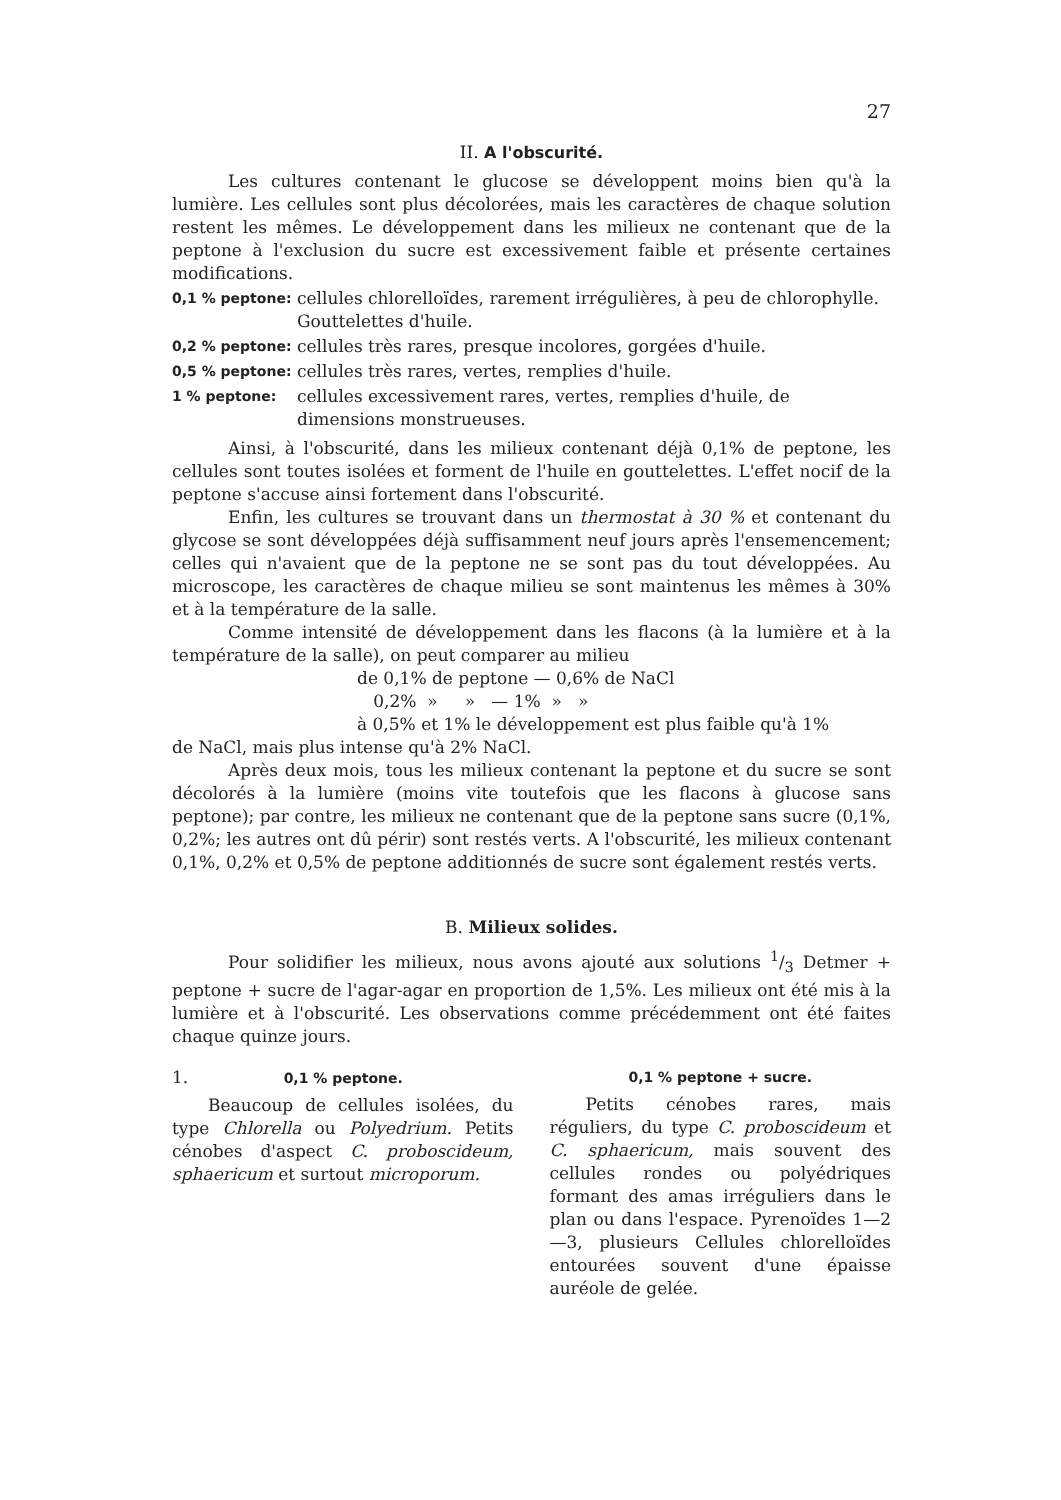27
II. A l'obscurité.
Les cultures contenant le glucose se développent moins bien qu'à la lumière. Les cellules sont plus décolorées, mais les caractères de chaque solution restent les mêmes. Le développement dans les milieux ne contenant que de la peptone à l'exclusion du sucre est excessivement faible et présente certaines modifications.
0,1 % peptone:
cellules chlorelloïdes, rarement irrégulières, à peu de chlorophylle. Gouttelettes d'huile.
0,2 % peptone:
cellules très rares, presque incolores, gorgées d'huile.
0,5 % peptone:
cellules très rares, vertes, remplies d'huile.
1 % peptone:
cellules excessivement rares, vertes, remplies d'huile, de dimensions monstrueuses.
Ainsi, à l'obscurité, dans les milieux contenant déjà 0,1% de peptone, les cellules sont toutes isolées et forment de l'huile en gouttelettes. L'effet nocif de la peptone s'accuse ainsi fortement dans l'obscurité.
Enfin, les cultures se trouvant dans un thermostat à 30 % et contenant du glycose se sont développées déjà suffisamment neuf jours après l'ensemencement; celles qui n'avaient que de la peptone ne se sont pas du tout développées. Au microscope, les caractères de chaque milieu se sont maintenus les mêmes à 30% et à la température de la salle.
Comme intensité de développement dans les flacons (à la lumière et à la température de la salle), on peut comparer au milieu
de 0,1% de peptone — 0,6% de NaCl
0,2% » » — 1% » »
à 0,5% et 1% le développement est plus faible qu'à 1%
de NaCl, mais plus intense qu'à 2% NaCl.
Après deux mois, tous les milieux contenant la peptone et du sucre se sont décolorés à la lumière (moins vite toutefois que les flacons à glucose sans peptone); par contre, les milieux ne contenant que de la peptone sans sucre (0,1%, 0,2%; les autres ont dû périr) sont restés verts. A l'obscurité, les milieux contenant 0,1%, 0,2% et 0,5% de peptone additionnés de sucre sont également restés verts.
B. Milieux solides.
Pour solidifier les milieux, nous avons ajouté aux solutions 1/3 Detmer + peptone + sucre de l'agar-agar en proportion de 1,5%. Les milieux ont été mis à la lumière et à l'obscurité. Les observations comme précédemment ont été faites chaque quinze jours.
1. 0,1 % peptone.
Beaucoup de cellules isolées, du type Chlorella ou Polyedrium. Petits cénobes d'aspect C. proboscideum, sphaericum et surtout microporum.
0,1 % peptone + sucre.
Petits cénobes rares, mais réguliers, du type C. proboscideum et C. sphaericum, mais souvent des cellules rondes ou polyédriques formant des amas irréguliers dans le plan ou dans l'espace. Pyrenoïdes 1—2—3, plusieurs Cellules chlorelloïdes entourées souvent d'une épaisse auréole de gelée.